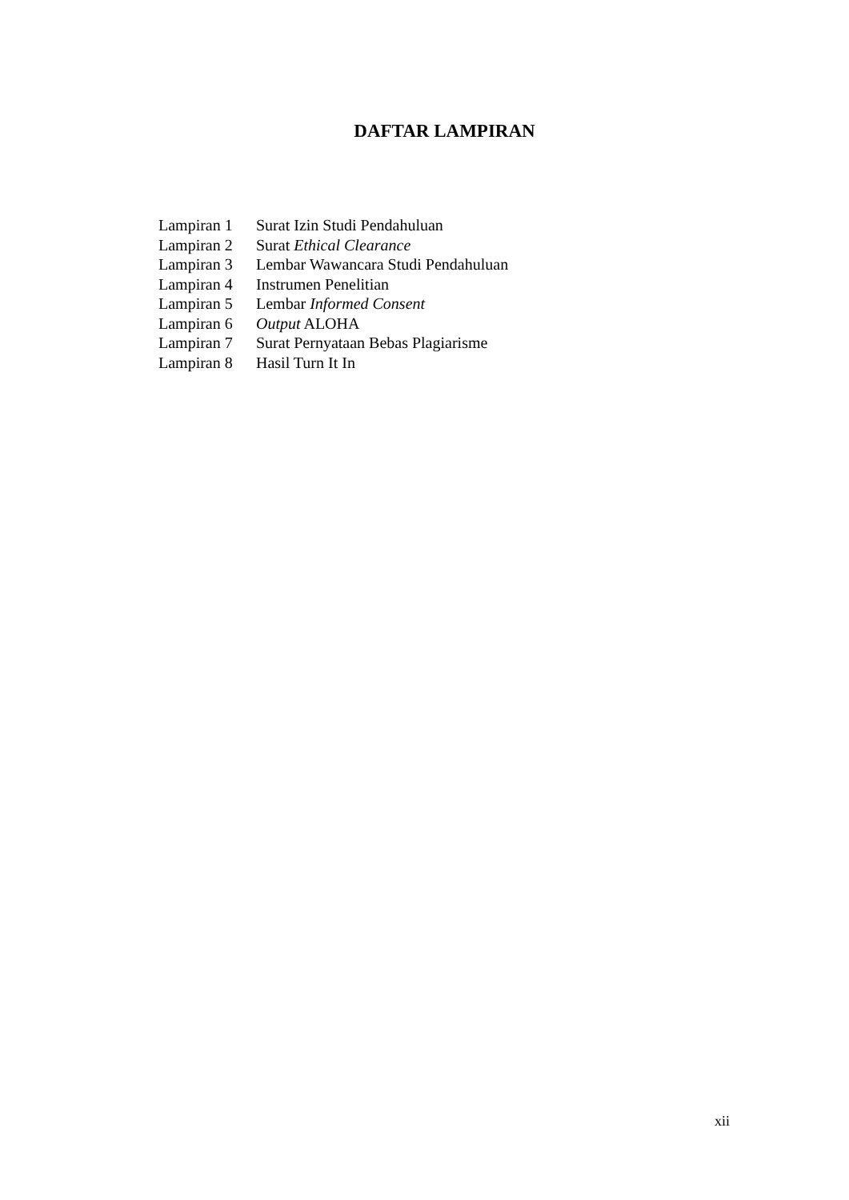DAFTAR LAMPIRAN
| Lampiran 1 | Surat Izin Studi Pendahuluan |
| Lampiran 2 | Surat Ethical Clearance |
| Lampiran 3 | Lembar Wawancara Studi Pendahuluan |
| Lampiran 4 | Instrumen Penelitian |
| Lampiran 5 | Lembar Informed Consent |
| Lampiran 6 | Output ALOHA |
| Lampiran 7 | Surat Pernyataan Bebas Plagiarisme |
| Lampiran 8 | Hasil Turn It In |
xii